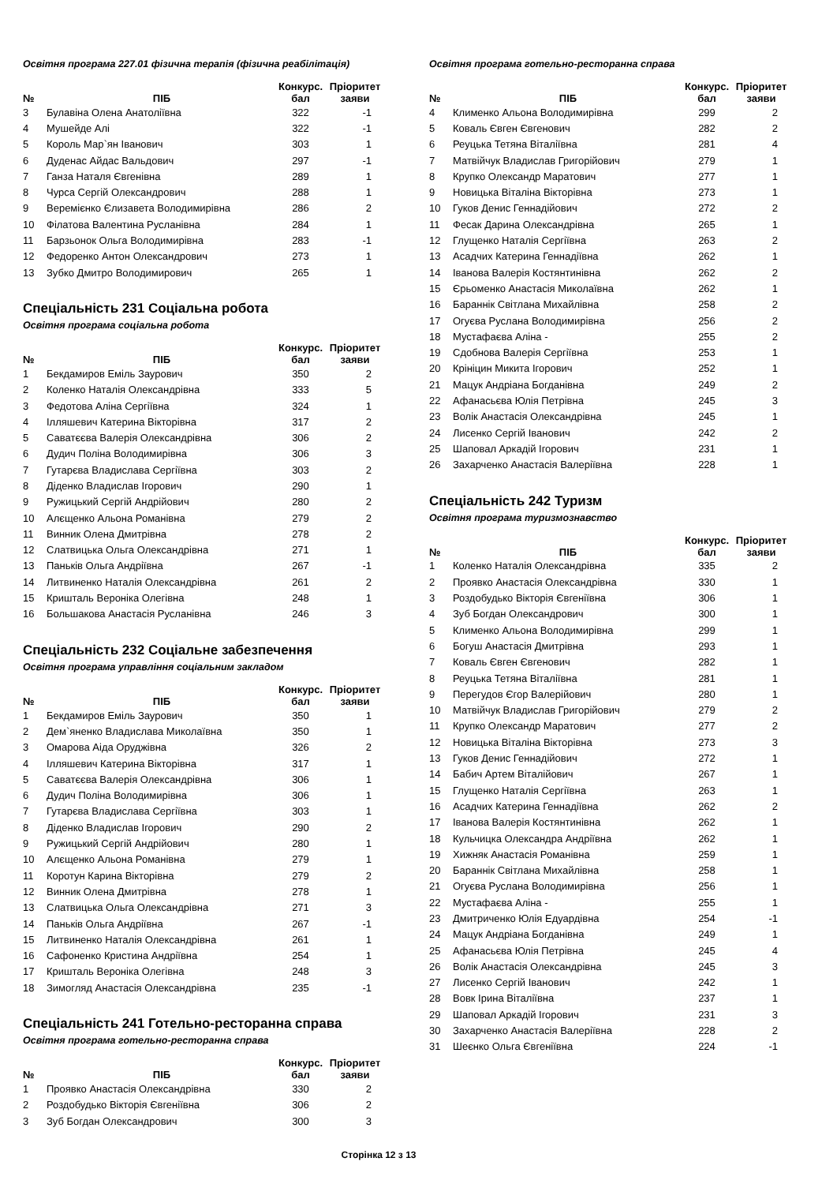Освітня програма 227.01 фізична терапія (фізична реабілітація)
| № | ПІБ | Конкурс. бал | Пріоритет заяви |
| --- | --- | --- | --- |
| 3 | Булавіна Олена Анатоліївна | 322 | -1 |
| 4 | Мушейде Алі | 322 | -1 |
| 5 | Король Мар`ян Іванович | 303 | 1 |
| 6 | Дуденас Айдас Вальдович | 297 | -1 |
| 7 | Ганза Наталя Євгенівна | 289 | 1 |
| 8 | Чурса Сергій Олександрович | 288 | 1 |
| 9 | Веремієнко Єлизавета Володимирівна | 286 | 2 |
| 10 | Філатова Валентина Русланівна | 284 | 1 |
| 11 | Барзьонок Ольга Володимирівна | 283 | -1 |
| 12 | Федоренко Антон Олександрович | 273 | 1 |
| 13 | Зубко Дмитро Володимирович | 265 | 1 |
Спеціальність 231 Соціальна робота
Освітня програма соціальна робота
| № | ПІБ | Конкурс. бал | Пріоритет заяви |
| --- | --- | --- | --- |
| 1 | Бекдамиров Еміль Заурович | 350 | 2 |
| 2 | Коленко Наталія Олександрівна | 333 | 5 |
| 3 | Федотова Аліна Сергіївна | 324 | 1 |
| 4 | Ілляшевич Катерина Вікторівна | 317 | 2 |
| 5 | Саватєєва Валерія Олександрівна | 306 | 2 |
| 6 | Дудич Поліна Володимирівна | 306 | 3 |
| 7 | Гутарєва Владислава Сергіївна | 303 | 2 |
| 8 | Діденко Владислав Ігорович | 290 | 1 |
| 9 | Ружицький Сергій Андрійович | 280 | 2 |
| 10 | Алєщенко Альона Романівна | 279 | 2 |
| 11 | Винник Олена Дмитрівна | 278 | 2 |
| 12 | Слатвицька Ольга Олександрівна | 271 | 1 |
| 13 | Паньків Ольга Андріївна | 267 | -1 |
| 14 | Литвиненко Наталія Олександрівна | 261 | 2 |
| 15 | Кришталь Вероніка Олегівна | 248 | 1 |
| 16 | Большакова Анастасія Русланівна | 246 | 3 |
Спеціальність 232 Соціальне забезпечення
Освітня програма управління соціальним закладом
| № | ПІБ | Конкурс. бал | Пріоритет заяви |
| --- | --- | --- | --- |
| 1 | Бекдамиров Еміль Заурович | 350 | 1 |
| 2 | Дем`яненко Владислава Миколаївна | 350 | 1 |
| 3 | Омарова Аіда Оруджівна | 326 | 2 |
| 4 | Ілляшевич Катерина Вікторівна | 317 | 1 |
| 5 | Саватєєва Валерія Олександрівна | 306 | 1 |
| 6 | Дудич Поліна Володимирівна | 306 | 1 |
| 7 | Гутарєва Владислава Сергіївна | 303 | 1 |
| 8 | Діденко Владислав Ігорович | 290 | 2 |
| 9 | Ружицький Сергій Андрійович | 280 | 1 |
| 10 | Алєщенко Альона Романівна | 279 | 1 |
| 11 | Коротун Карина Вікторівна | 279 | 2 |
| 12 | Винник Олена Дмитрівна | 278 | 1 |
| 13 | Слатвицька Ольга Олександрівна | 271 | 3 |
| 14 | Паньків Ольга Андріївна | 267 | -1 |
| 15 | Литвиненко Наталія Олександрівна | 261 | 1 |
| 16 | Сафоненко Кристина Андріївна | 254 | 1 |
| 17 | Кришталь Вероніка Олегівна | 248 | 3 |
| 18 | Зимогляд Анастасія Олександрівна | 235 | -1 |
Спеціальність 241 Готельно-ресторанна справа
Освітня програма готельно-ресторанна справа
| № | ПІБ | Конкурс. бал | Пріоритет заяви |
| --- | --- | --- | --- |
| 1 | Проявко Анастасія Олександрівна | 330 | 2 |
| 2 | Роздобудько Вікторія Євгеніївна | 306 | 2 |
| 3 | Зуб Богдан Олександрович | 300 | 3 |
Освітня програма готельно-ресторанна справа
| № | ПІБ | Конкурс. бал | Пріоритет заяви |
| --- | --- | --- | --- |
| 4 | Клименко Альона Володимирівна | 299 | 2 |
| 5 | Коваль Євген Євгенович | 282 | 2 |
| 6 | Реуцька Тетяна Віталіївна | 281 | 4 |
| 7 | Матвійчук Владислав Григорійович | 279 | 1 |
| 8 | Крупко Олександр Маратович | 277 | 1 |
| 9 | Новицька Віталіна Вікторівна | 273 | 1 |
| 10 | Гуков Денис Геннадійович | 272 | 2 |
| 11 | Фесак Дарина Олександрівна | 265 | 1 |
| 12 | Глущенко Наталія Сергіївна | 263 | 2 |
| 13 | Асадчих Катерина Геннадіївна | 262 | 1 |
| 14 | Іванова Валерія Костянтинівна | 262 | 2 |
| 15 | Єрьоменко Анастасія Миколаївна | 262 | 1 |
| 16 | Бараннік Світлана Михайлівна | 258 | 2 |
| 17 | Огуєва Руслана Володимирівна | 256 | 2 |
| 18 | Мустафаєва Аліна - | 255 | 2 |
| 19 | Сдобнова Валерія Сергіївна | 253 | 1 |
| 20 | Крініцин Микита Ігорович | 252 | 1 |
| 21 | Мацук Андріана Богданівна | 249 | 2 |
| 22 | Афанасьєва Юлія Петрівна | 245 | 3 |
| 23 | Волік Анастасія Олександрівна | 245 | 1 |
| 24 | Лисенко Сергій Іванович | 242 | 2 |
| 25 | Шаповал Аркадій Ігорович | 231 | 1 |
| 26 | Захарченко Анастасія Валеріївна | 228 | 1 |
Спеціальність 242 Туризм
Освітня програма туризмознавство
| № | ПІБ | Конкурс. бал | Пріоритет заяви |
| --- | --- | --- | --- |
| 1 | Коленко Наталія Олександрівна | 335 | 2 |
| 2 | Проявко Анастасія Олександрівна | 330 | 1 |
| 3 | Роздобудько Вікторія Євгеніївна | 306 | 1 |
| 4 | Зуб Богдан Олександрович | 300 | 1 |
| 5 | Клименко Альона Володимирівна | 299 | 1 |
| 6 | Богуш Анастасія Дмитрівна | 293 | 1 |
| 7 | Коваль Євген Євгенович | 282 | 1 |
| 8 | Реуцька Тетяна Віталіївна | 281 | 1 |
| 9 | Перегудов Єгор Валерійович | 280 | 1 |
| 10 | Матвійчук Владислав Григорійович | 279 | 2 |
| 11 | Крупко Олександр Маратович | 277 | 2 |
| 12 | Новицька Віталіна Вікторівна | 273 | 3 |
| 13 | Гуков Денис Геннадійович | 272 | 1 |
| 14 | Бабич Артем Віталійович | 267 | 1 |
| 15 | Глущенко Наталія Сергіївна | 263 | 1 |
| 16 | Асадчих Катерина Геннадіївна | 262 | 2 |
| 17 | Іванова Валерія Костянтинівна | 262 | 1 |
| 18 | Кульчицка Олександра Андріївна | 262 | 1 |
| 19 | Хижняк Анастасія Романівна | 259 | 1 |
| 20 | Бараннік Світлана Михайлівна | 258 | 1 |
| 21 | Огуєва Руслана Володимирівна | 256 | 1 |
| 22 | Мустафаєва Аліна - | 255 | 1 |
| 23 | Дмитриченко Юлія Едуардівна | 254 | -1 |
| 24 | Мацук Андріана Богданівна | 249 | 1 |
| 25 | Афанасьєва Юлія Петрівна | 245 | 4 |
| 26 | Волік Анастасія Олександрівна | 245 | 3 |
| 27 | Лисенко Сергій Іванович | 242 | 1 |
| 28 | Вовк Ірина Віталіївна | 237 | 1 |
| 29 | Шаповал Аркадій Ігорович | 231 | 3 |
| 30 | Захарченко Анастасія Валеріївна | 228 | 2 |
| 31 | Шеєнко Ольга Євгеніївна | 224 | -1 |
Сторінка 12 з 13